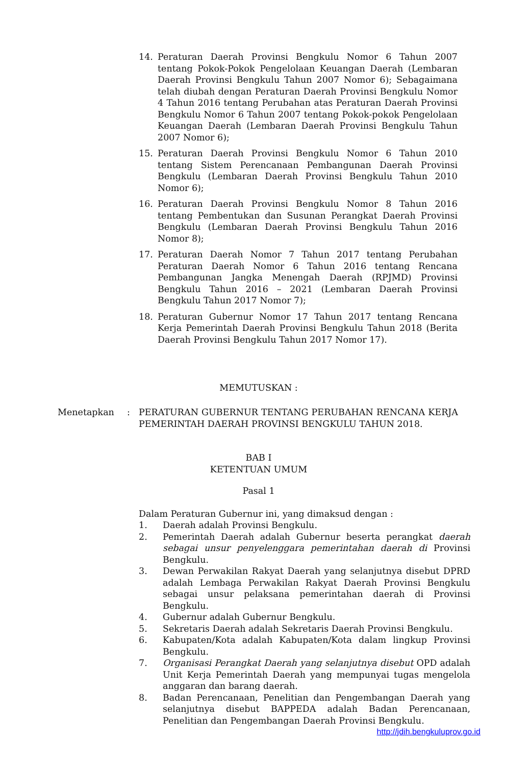14. Peraturan Daerah Provinsi Bengkulu Nomor 6 Tahun 2007 tentang Pokok-Pokok Pengelolaan Keuangan Daerah (Lembaran Daerah Provinsi Bengkulu Tahun 2007 Nomor 6); Sebagaimana telah diubah dengan Peraturan Daerah Provinsi Bengkulu Nomor 4 Tahun 2016 tentang Perubahan atas Peraturan Daerah Provinsi Bengkulu Nomor 6 Tahun 2007 tentang Pokok-pokok Pengelolaan Keuangan Daerah (Lembaran Daerah Provinsi Bengkulu Tahun 2007 Nomor 6);
15. Peraturan Daerah Provinsi Bengkulu Nomor 6 Tahun 2010 tentang Sistem Perencanaan Pembangunan Daerah Provinsi Bengkulu (Lembaran Daerah Provinsi Bengkulu Tahun 2010 Nomor 6);
16. Peraturan Daerah Provinsi Bengkulu Nomor 8 Tahun 2016 tentang Pembentukan dan Susunan Perangkat Daerah Provinsi Bengkulu (Lembaran Daerah Provinsi Bengkulu Tahun 2016 Nomor 8);
17. Peraturan Daerah Nomor 7 Tahun 2017 tentang Perubahan Peraturan Daerah Nomor 6 Tahun 2016 tentang Rencana Pembangunan Jangka Menengah Daerah (RPJMD) Provinsi Bengkulu Tahun 2016 – 2021 (Lembaran Daerah Provinsi Bengkulu Tahun 2017 Nomor 7);
18. Peraturan Gubernur Nomor 17 Tahun 2017 tentang Rencana Kerja Pemerintah Daerah Provinsi Bengkulu Tahun 2018 (Berita Daerah Provinsi Bengkulu Tahun 2017 Nomor 17).
MEMUTUSKAN :
Menetapkan : PERATURAN GUBERNUR TENTANG PERUBAHAN RENCANA KERJA PEMERINTAH DAERAH PROVINSI BENGKULU TAHUN 2018.
BAB I
KETENTUAN UMUM
Pasal 1
Dalam Peraturan Gubernur ini, yang dimaksud dengan :
1. Daerah adalah Provinsi Bengkulu.
2. Pemerintah Daerah adalah Gubernur beserta perangkat daerah sebagai unsur penyelenggara pemerintahan daerah di Provinsi Bengkulu.
3. Dewan Perwakilan Rakyat Daerah yang selanjutnya disebut DPRD adalah Lembaga Perwakilan Rakyat Daerah Provinsi Bengkulu sebagai unsur pelaksana pemerintahan daerah di Provinsi Bengkulu.
4. Gubernur adalah Gubernur Bengkulu.
5. Sekretaris Daerah adalah Sekretaris Daerah Provinsi Bengkulu.
6. Kabupaten/Kota adalah Kabupaten/Kota dalam lingkup Provinsi Bengkulu.
7. Organisasi Perangkat Daerah yang selanjutnya disebut OPD adalah Unit Kerja Pemerintah Daerah yang mempunyai tugas mengelola anggaran dan barang daerah.
8. Badan Perencanaan, Penelitian dan Pengembangan Daerah yang selanjutnya disebut BAPPEDA adalah Badan Perencanaan, Penelitian dan Pengembangan Daerah Provinsi Bengkulu.
http://jdih.bengkuluprov.go.id